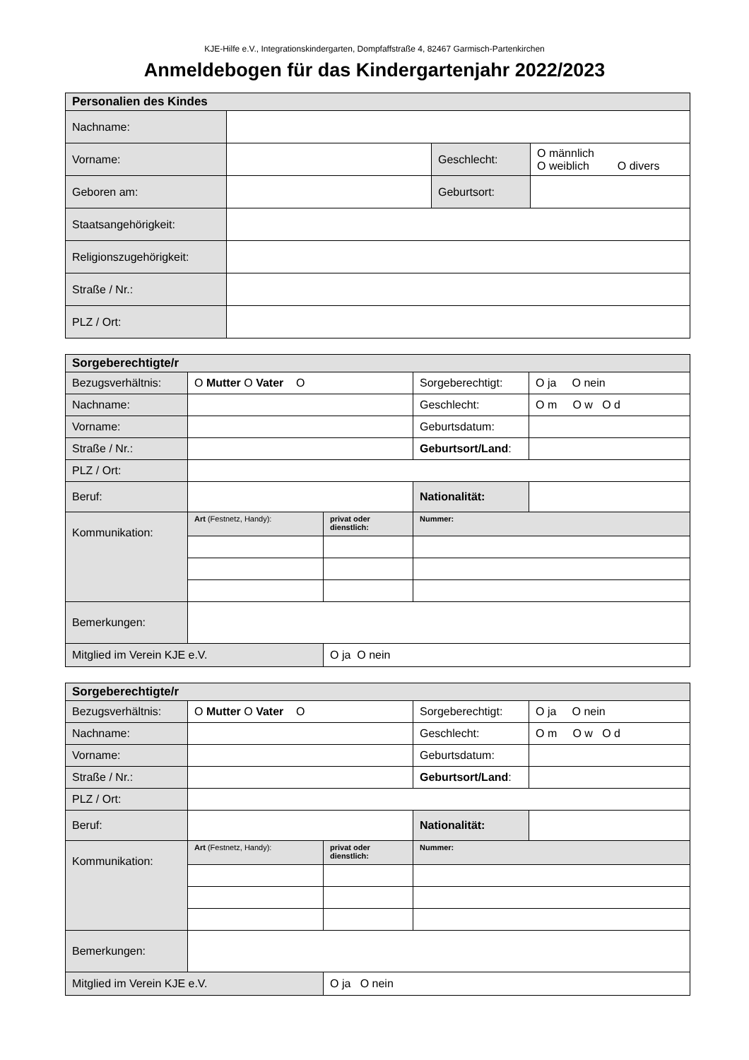KJE-Hilfe e.V., Integrationskindergarten, Dompfaffstraße 4, 82467 Garmisch-Partenkirchen
Anmeldebogen für das Kindergartenjahr 2022/2023
| Personalien des Kindes | | | |
| Nachname: | | | |
| Vorname: | | Geschlecht: | O männlich O weiblich O divers |
| Geboren am: | | Geburtsort: | |
| Staatsangehörigkeit: | | | |
| Religionszugehörigkeit: | | | |
| Straße / Nr.: | | | |
| PLZ / Ort: | | | |
| Sorgeberechtigte/r | | | | |
| Bezugsverhältnis: | O Mutter O Vater O | | Sorgeberechtigt: | O ja O nein |
| Nachname: | | | Geschlecht: | O m O w O d |
| Vorname: | | | Geburtsdatum: | |
| Straße / Nr.: | | | Geburtsort/Land : | |
| PLZ / Ort: | | | | |
| Beruf: | | | Nationalität: | |
| Kommunikation: | Art (Festnetz, Handy): | privat oder dienstlich: | Nummer: | |
| Bemerkungen: | | | | |
| Mitglied im Verein KJE e.V. | | O ja O nein | | |
| Sorgeberechtigte/r | | | | |
| Bezugsverhältnis: | O Mutter O Vater O | | Sorgeberechtigt: | O ja O nein |
| Nachname: | | | Geschlecht: | O m O w O d |
| Vorname: | | | Geburtsdatum: | |
| Straße / Nr.: | | | Geburtsort/Land : | |
| PLZ / Ort: | | | | |
| Beruf: | | | Nationalität: | |
| Kommunikation: | Art (Festnetz, Handy): | privat oder dienstlich: | Nummer: | |
| Bemerkungen: | | | | |
| Mitglied im Verein KJE e.V. | | O ja O nein | | |